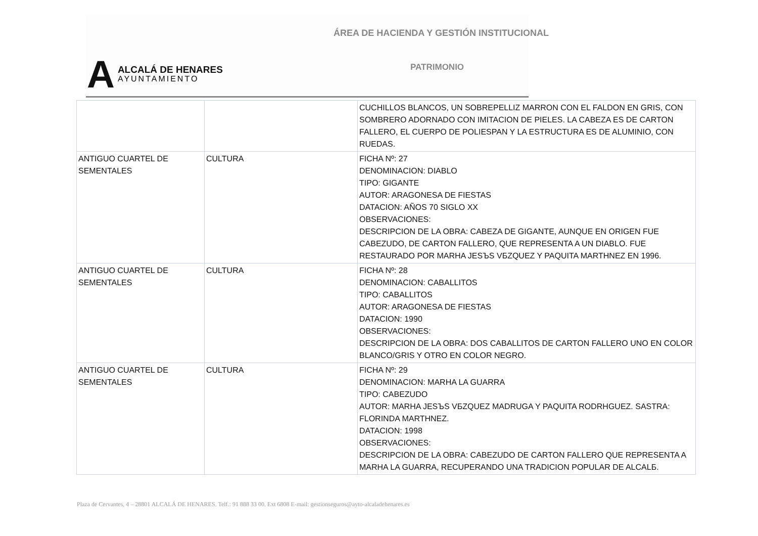ÁREA DE HACIENDA Y GESTIÓN INSTITUCIONAL
A
ALCALÁ DE HENARES
AYUNTAMIENTO
PATRIMONIO
| | | CUCHILLOS BLANCOS, UN SOBREPELLIZ MARRON CON EL FALDON EN GRIS, CON SOMBRERO ADORNADO CON IMITACION DE PIELES. LA CABEZA ES DE CARTON FALLERO, EL CUERPO DE POLIESPAN Y LA ESTRUCTURA ES DE ALUMINIO, CON RUEDAS. |
| ANTIGUO CUARTEL DE SEMENTALES | CULTURA | FICHA Nº: 27 DENOMINACION: DIABLO TIPO: GIGANTE AUTOR: ARAGONESA DE FIESTAS DATACION: AÑOS 70 SIGLO XX OBSERVACIONES: DESCRIPCION DE LA OBRA: CABEZA DE GIGANTE, AUNQUE EN ORIGEN FUE CABEZUDO, DE CARTON FALLERO, QUE REPRESENTA A UN DIABLO. FUE RESTAURADO POR MARHA JESЪS VБZQUEZ Y PAQUITA MARTHNEZ EN 1996. |
| ANTIGUO CUARTEL DE SEMENTALES | CULTURA | FICHA Nº: 28 DENOMINACION: CABALLITOS TIPO: CABALLITOS AUTOR: ARAGONESA DE FIESTAS DATACION: 1990 OBSERVACIONES: DESCRIPCION DE LA OBRA: DOS CABALLITOS DE CARTON FALLERO UNO EN COLOR BLANCO/GRIS Y OTRO EN COLOR NEGRO. |
| ANTIGUO CUARTEL DE SEMENTALES | CULTURA | FICHA Nº: 29 DENOMINACION: MARHA LA GUARRA TIPO: CABEZUDO AUTOR: MARHA JESЪS VБZQUEZ MADRUGA Y PAQUITA RODRHGUEZ. SASTRA: FLORINDA MARTHNEZ. DATACION: 1998 OBSERVACIONES: DESCRIPCION DE LA OBRA: CABEZUDO DE CARTON FALLERO QUE REPRESENTA A MARHA LA GUARRA, RECUPERANDO UNA TRADICION POPULAR DE ALCALБ. |
Plaza de Cervantes, 4 – 28801 ALCALÁ DE HENARES. Telf.: 91 888 33 00. Ext 6808 E-mail: gestionseguros@ayto-alcaladehenares.es